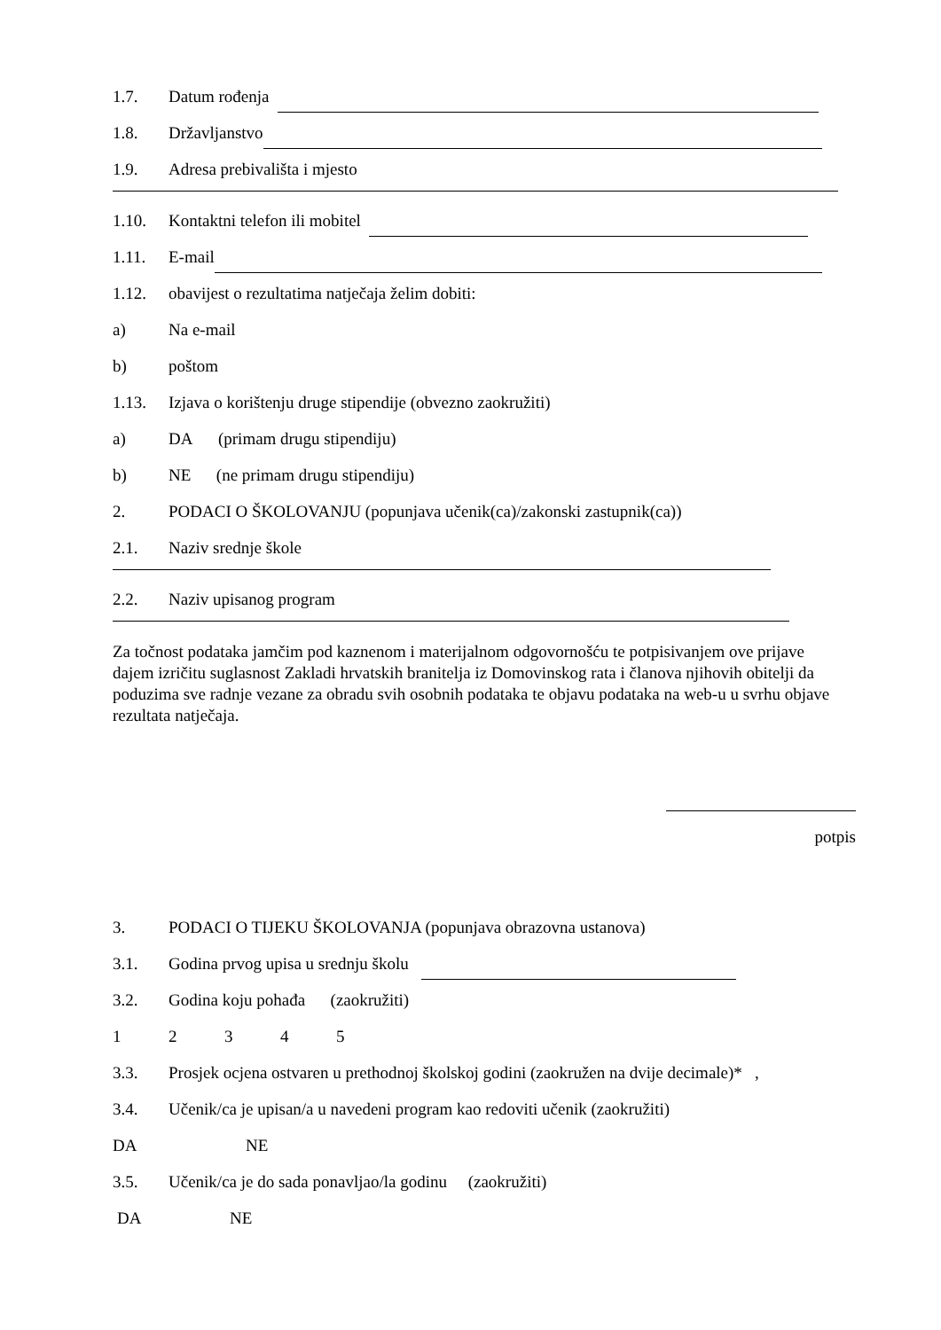1.7. Datum rođenja
1.8. Državljanstvo
1.9. Adresa prebivališta i mjesto
1.10. Kontaktni telefon ili mobitel
1.11. E-mail
1.12. obavijest o rezultatima natječaja želim dobiti:
a) Na e-mail
b) poštom
1.13. Izjava o korištenju druge stipendije (obvezno zaokružiti)
a) DA (primam drugu stipendiju)
b) NE (ne primam drugu stipendiju)
2. PODACI O ŠKOLOVANJU (popunjava učenik(ca)/zakonski zastupnik(ca))
2.1. Naziv srednje škole
2.2. Naziv upisanog program
Za točnost podataka jamčim pod kaznenom i materijalnom odgovornošću te potpisivanjem ove prijave dajem izričitu suglasnost Zakladi hrvatskih branitelja iz Domovinskog rata i članova njihovih obitelji da poduzima sve radnje vezane za obradu svih osobnih podataka te objavu podataka na web-u u svrhu objave rezultata natječaja.
potpis
3. PODACI O TIJEKU ŠKOLOVANJA (popunjava obrazovna ustanova)
3.1. Godina prvog upisa u srednju školu
3.2. Godina koju pohađa (zaokružiti)
12345
3.3. Prosjek ocjena ostvaren u prethodnoj školskoj godini (zaokružen na dvije decimale)* ,
3.4. Učenik/ca je upisan/a u navedeni program kao redoviti učenik (zaokružiti)
DA NE
3.5. Učenik/ca je do sada ponavljao/la godinu (zaokružiti)
DA NE